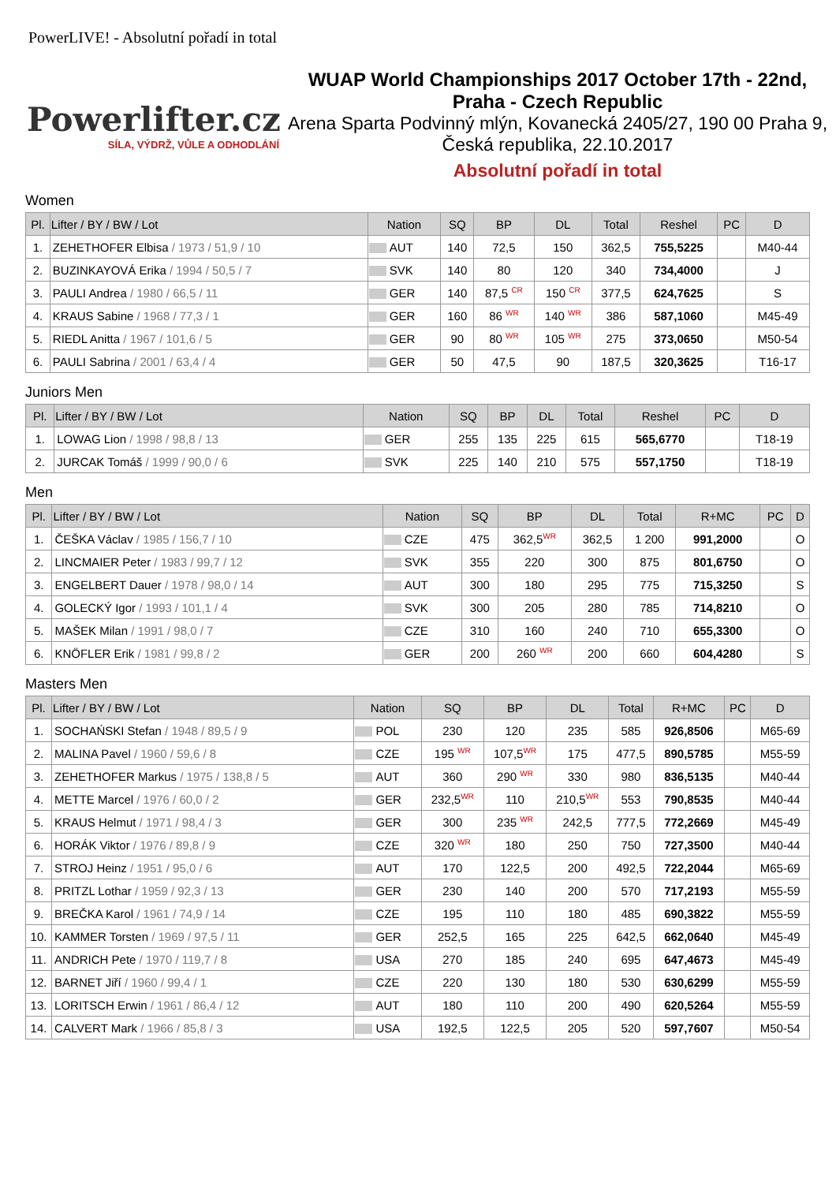PowerLIVE! - Absolutní pořadí in total
Powerlifter.cz
SÍLA, VÝDRŽ, VŮLE A ODHODLÁNÍ
WUAP World Championships 2017 October 17th - 22nd,
Praha - Czech Republic
Arena Sparta Podvinný mlýn, Kovanecká 2405/27, 190 00 Praha 9,
Česká republika, 22.10.2017
Absolutní pořadí in total
Women
| Pl. | Lifter / BY / BW / Lot | Nation | SQ | BP | DL | Total | Reshel | PC | D |
| --- | --- | --- | --- | --- | --- | --- | --- | --- | --- |
| 1. | ZEHETHOFER Elbisa / 1973 / 51,9 / 10 | AUT | 140 | 72,5 | 150 | 362,5 | 755,5225 | | M40-44 |
| 2. | BUZINKAYOVÁ Erika / 1994 / 50,5 / 7 | SVK | 140 | 80 | 120 | 340 | 734,4000 | | J |
| 3. | PAULI Andrea / 1980 / 66,5 / 11 | GER | 140 | 87,5 <sup>CR</sup> | 150 <sup>CR</sup> | 377,5 | 624,7625 | | S |
| 4. | KRAUS Sabine / 1968 / 77,3 / 1 | GER | 160 | 86 <sup>WR</sup> | 140 <sup>WR</sup> | 386 | 587,1060 | | M45-49 |
| 5. | RIEDL Anitta / 1967 / 101,6 / 5 | GER | 90 | 80 <sup>WR</sup> | 105 <sup>WR</sup> | 275 | 373,0650 | | M50-54 |
| 6. | PAULI Sabrina / 2001 / 63,4 / 4 | GER | 50 | 47,5 | 90 | 187,5 | 320,3625 | | T16-17 |
Juniors Men
| Pl. | Lifter / BY / BW / Lot | Nation | SQ | BP | DL | Total | Reshel | PC | D |
| --- | --- | --- | --- | --- | --- | --- | --- | --- | --- |
| 1. | LOWAG Lion / 1998 / 98,8 / 13 | GER | 255 | 135 | 225 | 615 | 565,6770 | | T18-19 |
| 2. | JURCAK Tomáš / 1999 / 90,0 / 6 | SVK | 225 | 140 | 210 | 575 | 557,1750 | | T18-19 |
Men
| Pl. | Lifter / BY / BW / Lot | Nation | SQ | BP | DL | Total | R+MC | PC | D |
| --- | --- | --- | --- | --- | --- | --- | --- | --- | --- |
| 1. | ČEŠKA Václav / 1985 / 156,7 / 10 | CZE | 475 | 362,5<sup>WR</sup> | 362,5 | 1 200 | 991,2000 | | O |
| 2. | LINCMAIER Peter / 1983 / 99,7 / 12 | SVK | 355 | 220 | 300 | 875 | 801,6750 | | O |
| 3. | ENGELBERT Dauer / 1978 / 98,0 / 14 | AUT | 300 | 180 | 295 | 775 | 715,3250 | | S |
| 4. | GOLECKÝ Igor / 1993 / 101,1 / 4 | SVK | 300 | 205 | 280 | 785 | 714,8210 | | O |
| 5. | MAŠEK Milan / 1991 / 98,0 / 7 | CZE | 310 | 160 | 240 | 710 | 655,3300 | | O |
| 6. | KNÖFLER Erik / 1981 / 99,8 / 2 | GER | 200 | 260 <sup>WR</sup> | 200 | 660 | 604,4280 | | S |
Masters Men
| Pl. | Lifter / BY / BW / Lot | Nation | SQ | BP | DL | Total | R+MC | PC | D |
| --- | --- | --- | --- | --- | --- | --- | --- | --- | --- |
| 1. | SOCHAŃSKI Stefan / 1948 / 89,5 / 9 | POL | 230 | 120 | 235 | 585 | 926,8506 | | M65-69 |
| 2. | MALINA Pavel / 1960 / 59,6 / 8 | CZE | 195 <sup>WR</sup> | 107,5<sup>WR</sup> | 175 | 477,5 | 890,5785 | | M55-59 |
| 3. | ZEHETHOFER Markus / 1975 / 138,8 / 5 | AUT | 360 | 290 <sup>WR</sup> | 330 | 980 | 836,5135 | | M40-44 |
| 4. | METTE Marcel / 1976 / 60,0 / 2 | GER | 232,5<sup>WR</sup> | 110 | 210,5<sup>WR</sup> | 553 | 790,8535 | | M40-44 |
| 5. | KRAUS Helmut / 1971 / 98,4 / 3 | GER | 300 | 235 <sup>WR</sup> | 242,5 | 777,5 | 772,2669 | | M45-49 |
| 6. | HORÁK Viktor / 1976 / 89,8 / 9 | CZE | 320 <sup>WR</sup> | 180 | 250 | 750 | 727,3500 | | M40-44 |
| 7. | STROJ Heinz / 1951 / 95,0 / 6 | AUT | 170 | 122,5 | 200 | 492,5 | 722,2044 | | M65-69 |
| 8. | PRITZL Lothar / 1959 / 92,3 / 13 | GER | 230 | 140 | 200 | 570 | 717,2193 | | M55-59 |
| 9. | BREČKA Karol / 1961 / 74,9 / 14 | CZE | 195 | 110 | 180 | 485 | 690,3822 | | M55-59 |
| 10. | KAMMER Torsten / 1969 / 97,5 / 11 | GER | 252,5 | 165 | 225 | 642,5 | 662,0640 | | M45-49 |
| 11. | ANDRICH Pete / 1970 / 119,7 / 8 | USA | 270 | 185 | 240 | 695 | 647,4673 | | M45-49 |
| 12. | BARNET Jiří / 1960 / 99,4 / 1 | CZE | 220 | 130 | 180 | 530 | 630,6299 | | M55-59 |
| 13. | LORITSCH Erwin / 1961 / 86,4 / 12 | AUT | 180 | 110 | 200 | 490 | 620,5264 | | M55-59 |
| 14. | CALVERT Mark / 1966 / 85,8 / 3 | USA | 192,5 | 122,5 | 205 | 520 | 597,7607 | | M50-54 |